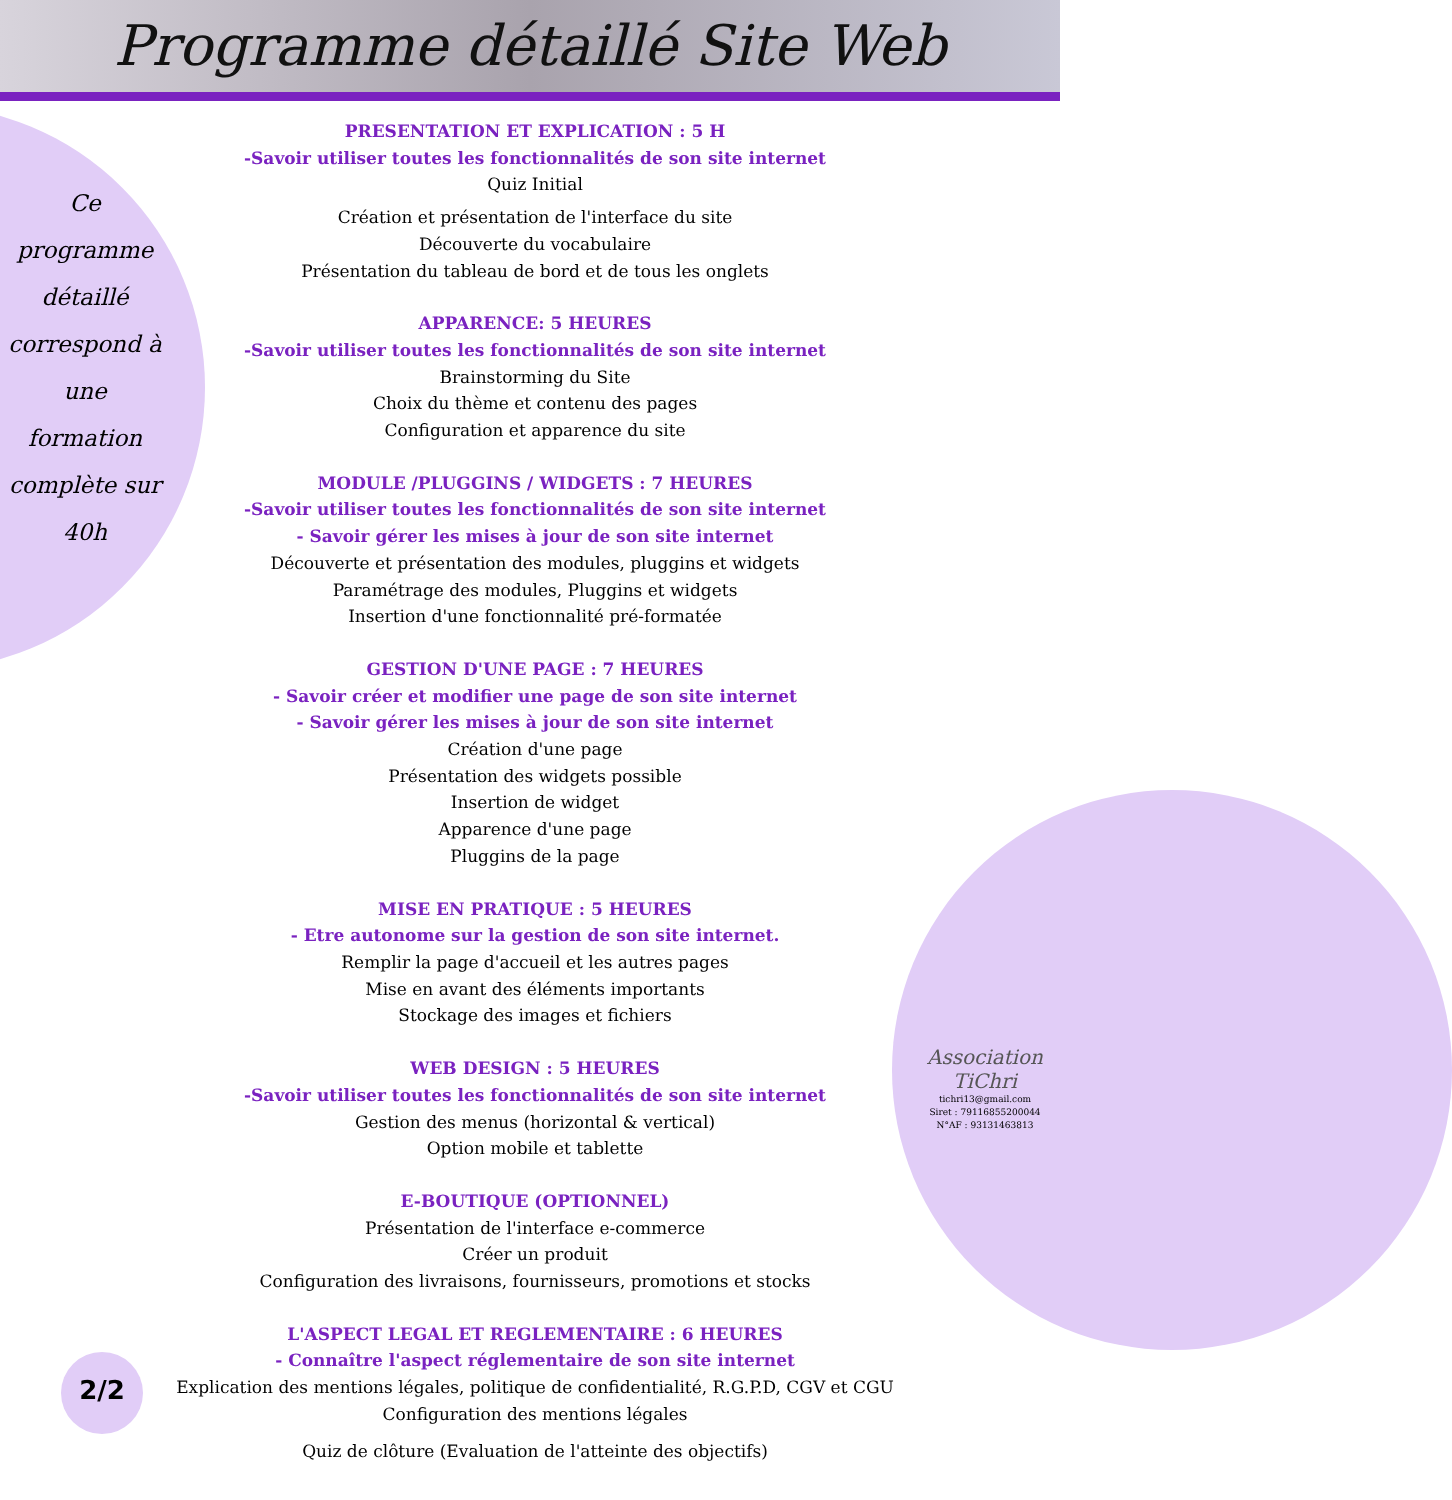Programme détaillé Site Web
Ce programme détaillé correspond à une formation complète sur 40h
PRESENTATION ET EXPLICATION : 5 H
-Savoir utiliser toutes les fonctionnalités de son site internet
Quiz Initial
Création et présentation de l'interface du site
Découverte du vocabulaire
Présentation du tableau de bord et de tous les onglets
APPARENCE: 5 HEURES
-Savoir utiliser toutes les fonctionnalités de son site internet
Brainstorming du Site
Choix du thème et contenu des pages
Configuration et apparence du site
MODULE /PLUGGINS / WIDGETS : 7 HEURES
-Savoir utiliser toutes les fonctionnalités de son site internet
- Savoir gérer les mises à jour de son site internet
Découverte et présentation des modules, pluggins et widgets
Paramétrage des modules, Pluggins et widgets
Insertion d'une fonctionnalité pré-formatée
GESTION D'UNE PAGE : 7 HEURES
- Savoir créer et modifier une page de son site internet
- Savoir gérer les mises à jour de son site internet
Création d'une page
Présentation des widgets possible
Insertion de widget
Apparence d'une page
Pluggins de la page
MISE EN PRATIQUE : 5 HEURES
- Etre autonome sur la gestion de son site internet.
Remplir la page d'accueil et les autres pages
Mise en avant des éléments importants
Stockage des images et fichiers
WEB DESIGN : 5 HEURES
-Savoir utiliser toutes les fonctionnalités de son site internet
Gestion des menus (horizontal & vertical)
Option mobile et tablette
E-BOUTIQUE (OPTIONNEL)
Présentation de l'interface e-commerce
Créer un produit
Configuration des livraisons, fournisseurs, promotions et stocks
L'ASPECT LEGAL ET REGLEMENTAIRE : 6 HEURES
- Connaître l'aspect réglementaire de son site internet
Explication des mentions légales, politique de confidentialité, R.G.P.D, CGV et CGU
Configuration des mentions légales
Quiz de clôture (Evaluation de l'atteinte des objectifs)
Association TiChri
tichri13@gmail.com
Siret : 79116855200044
N°AF : 93131463813
2/2